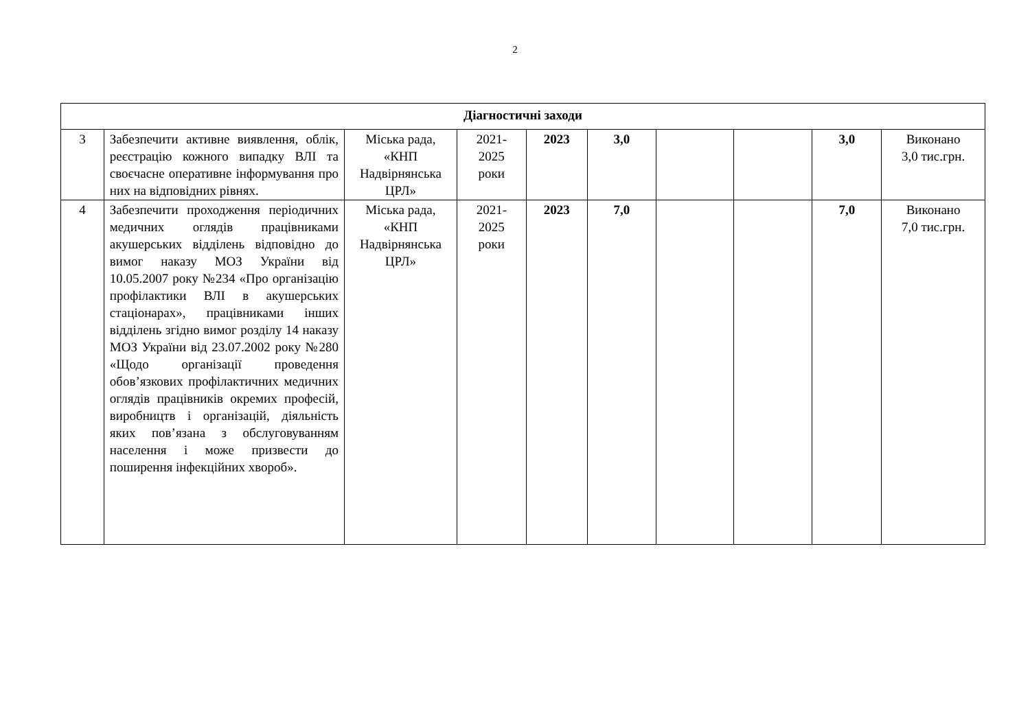2
| Діагностичні заходи | | | | | | | | | |
| 3 | Забезпечити активне виявлення, облік, реєстрацію кожного випадку ВЛІ та своєчасне оперативне інформування про них на відповідних рівнях. | Міська рада, «КНП Надвірнянська ЦРЛ» | 2021- 2025 роки | 2023 | 3,0 | | | 3,0 | Виконано 3,0 тис.грн. |
| 4 | Забезпечити проходження періодичних медичних оглядів працівниками акушерських відділень відповідно до вимог наказу МОЗ України від 10.05.2007 року №234 «Про організацію профілактики ВЛІ в акушерських стаціонарах», працівниками інших відділень згідно вимог розділу 14 наказу МОЗ України від 23.07.2002 року №280 «Щодо організації проведення обов’язкових профілактичних медичних оглядів працівників окремих професій, виробництв і організацій, діяльність яких пов’язана з обслуговуванням населення і може призвести до поширення інфекційних хвороб». | Міська рада, «КНП Надвірнянська ЦРЛ» | 2021- 2025 роки | 2023 | 7,0 | | | 7,0 | Виконано 7,0 тис.грн. |